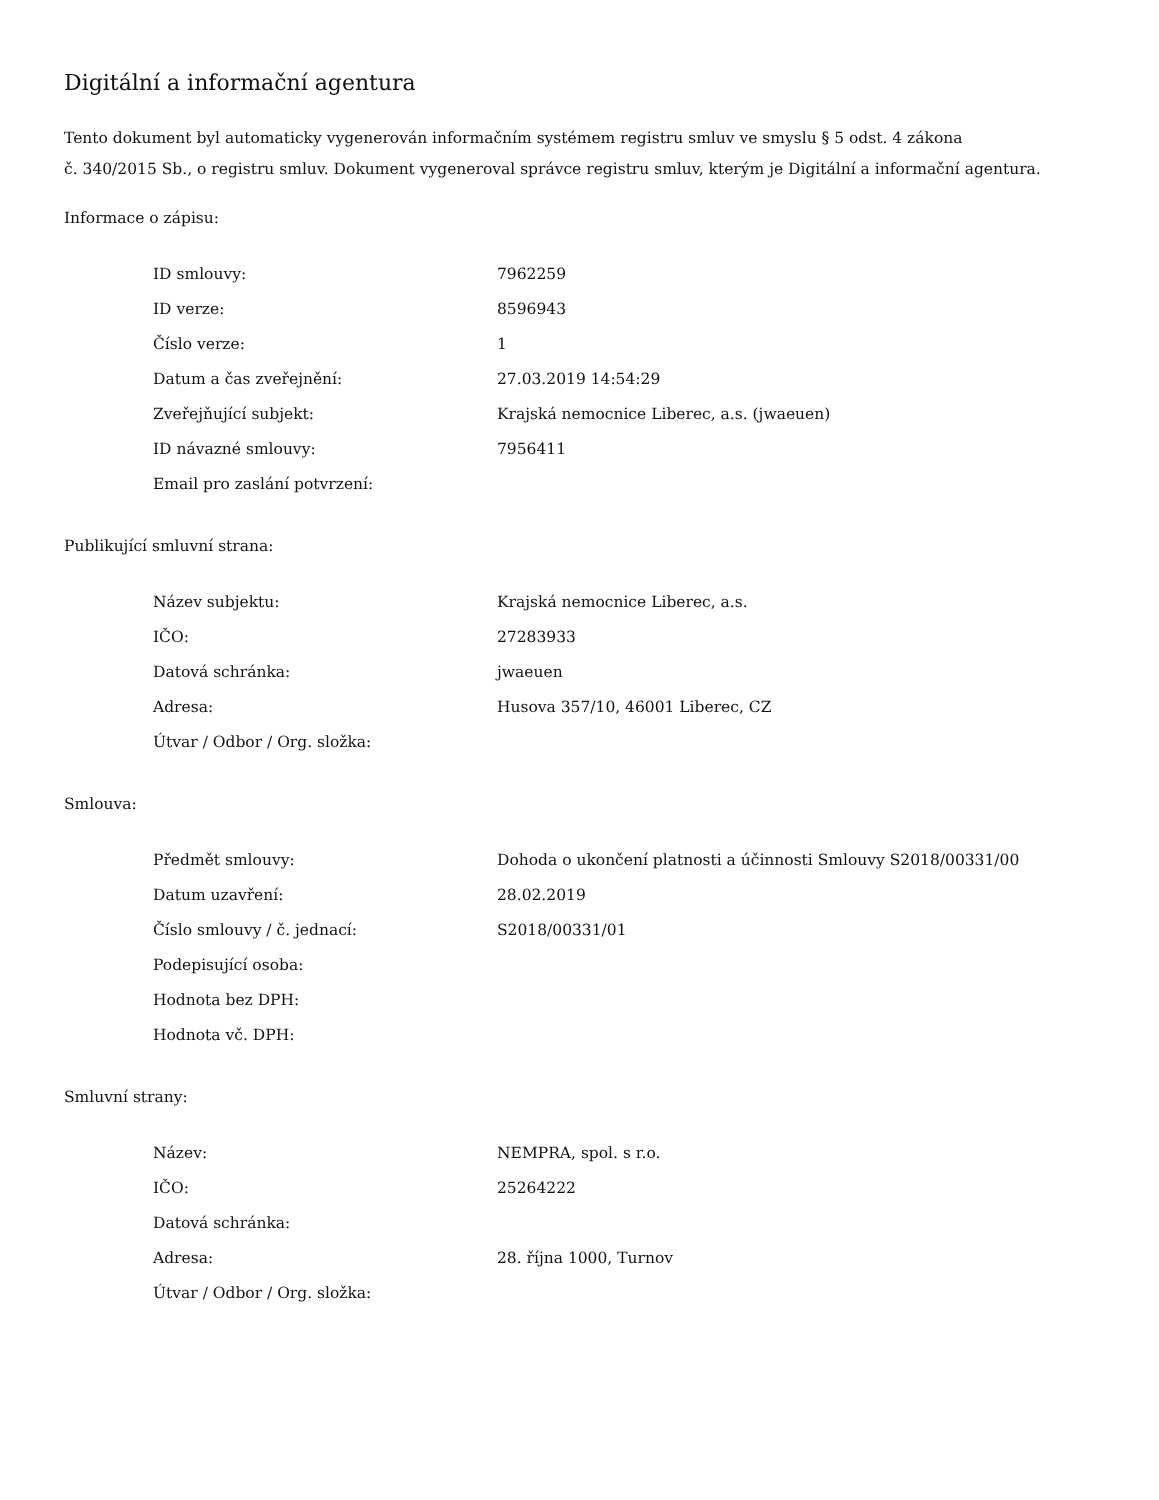Digitální a informační agentura
Tento dokument byl automaticky vygenerován informačním systémem registru smluv ve smyslu § 5 odst. 4 zákona
č. 340/2015 Sb., o registru smluv. Dokument vygeneroval správce registru smluv, kterým je Digitální a informační agentura.
Informace o zápisu:
| ID smlouvy: | 7962259 |
| ID verze: | 8596943 |
| Číslo verze: | 1 |
| Datum a čas zveřejnění: | 27.03.2019 14:54:29 |
| Zveřejňující subjekt: | Krajská nemocnice Liberec, a.s. (jwaeuen) |
| ID návazné smlouvy: | 7956411 |
| Email pro zaslání potvrzení: | |
Publikující smluvní strana:
| Název subjektu: | Krajská nemocnice Liberec, a.s. |
| IČO: | 27283933 |
| Datová schránka: | jwaeuen |
| Adresa: | Husova 357/10, 46001 Liberec, CZ |
| Útvar / Odbor / Org. složka: | |
Smlouva:
| Předmět smlouvy: | Dohoda o ukončení platnosti a účinnosti Smlouvy S2018/00331/00 |
| Datum uzavření: | 28.02.2019 |
| Číslo smlouvy / č. jednací: | S2018/00331/01 |
| Podepisující osoba: | |
| Hodnota bez DPH: | |
| Hodnota vč. DPH: | |
Smluvní strany:
| Název: | NEMPRA, spol. s r.o. |
| IČO: | 25264222 |
| Datová schránka: | |
| Adresa: | 28. října 1000, Turnov |
| Útvar / Odbor / Org. složka: | |